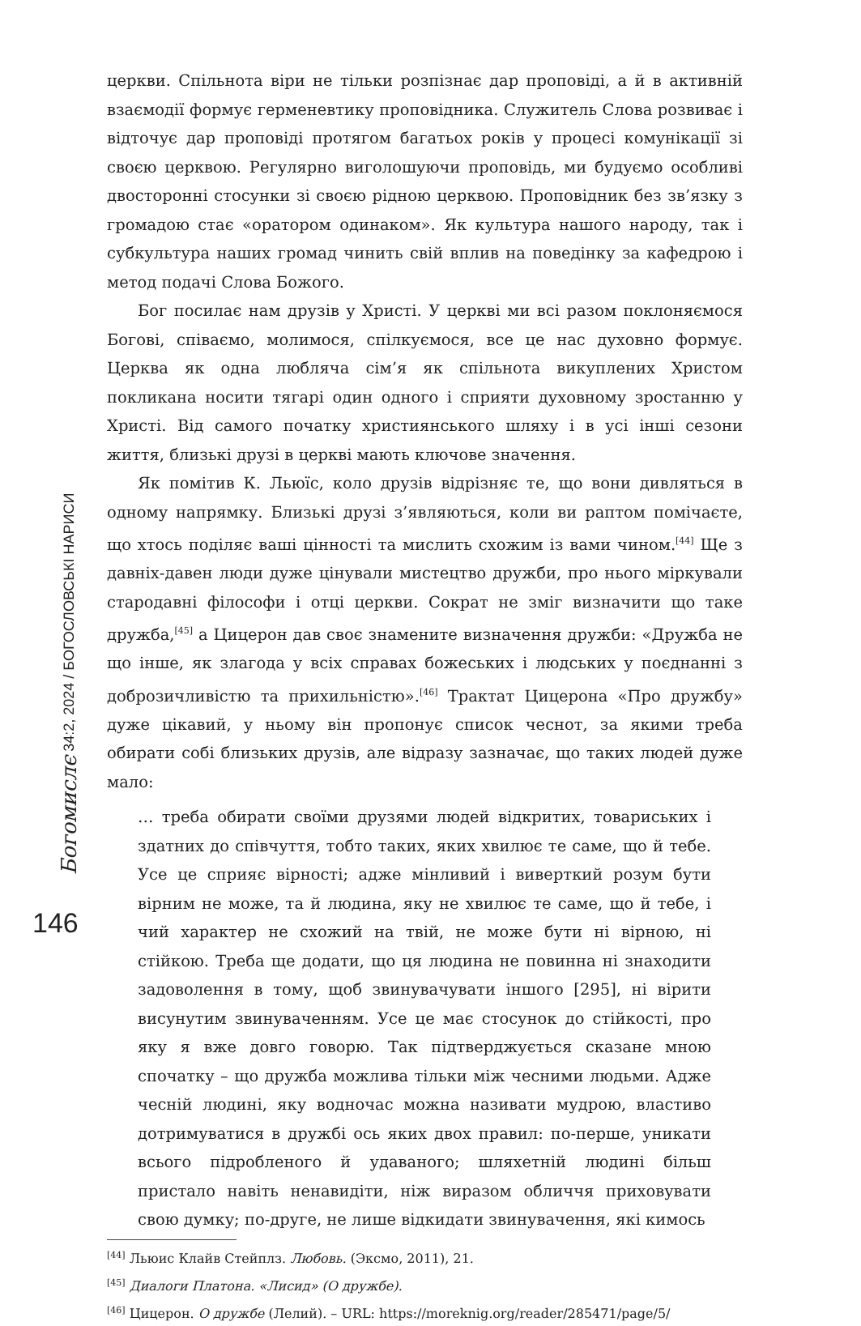Богомислє 34:2, 2024 / БОГОСЛОВСЬКІ НАРИСИ
146
церкви. Спільнота віри не тільки розпізнає дар проповіді, а й в активній взаємодії формує герменевтику проповідника. Служитель Слова розвиває і відточує дар проповіді протягом багатьох років у процесі комунікації зі своєю церквою. Регулярно виголошуючи проповідь, ми будуємо особливі двосторонні стосунки зі своєю рідною церквою. Проповідник без зв’язку з громадою стає «оратором одинаком». Як культура нашого народу, так і субкультура наших громад чинить свій вплив на поведінку за кафедрою і метод подачі Слова Божого.
Бог посилає нам друзів у Христі. У церкві ми всі разом поклоняємося Богові, співаємо, молимося, спілкуємося, все це нас духовно формує. Церква як одна любляча сім’я як спільнота викуплених Христом покликана носити тягарі один одного і сприяти духовному зростанню у Христі. Від самого початку християнського шляху і в усі інші сезони життя, близькі друзі в церкві мають ключове значення.
Як помітив К. Льюїс, коло друзів відрізняє те, що вони дивляться в одному напрямку. Близькі друзі з’являються, коли ви раптом помічаєте, що хтось поділяє ваші цінності та мислить схожим із вами чином.<sup>[44]</sup> Ще з давніх-давен люди дуже цінували мистецтво дружби, про нього міркували стародавні філософи і отці церкви. Сократ не зміг визначити що таке дружба,<sup>[45]</sup> а Цицерон дав своє знамените визначення дружби: «Дружба не що інше, як злагода у всіх справах божеських і людських у поєднанні з доброзичливістю та прихильністю».<sup>[46]</sup> Трактат Цицерона «Про дружбу» дуже цікавий, у ньому він пропонує список чеснот, за якими треба обирати собі близьких друзів, але відразу зазначає, що таких людей дуже мало:
… треба обирати своїми друзями людей відкритих, товариських і здатних до співчуття, тобто таких, яких хвилює те саме, що й тебе. Усе це сприяє вірності; адже мінливий і виверткий розум бути вірним не може, та й людина, яку не хвилює те саме, що й тебе, і чий характер не схожий на твій, не може бути ні вірною, ні стійкою. Треба ще додати, що ця людина не повинна ні знаходити задоволення в тому, щоб звинувачувати іншого [295], ні вірити висунутим звинуваченням. Усе це має стосунок до стійкості, про яку я вже довго говорю. Так підтверджується сказане мною спочатку – що дружба можлива тільки між чесними людьми. Адже чесній людині, яку водночас можна називати мудрою, властиво дотримуватися в дружбі ось яких двох правил: по-перше, уникати всього підробленого й удаваного; шляхетній людині більш пристало навіть ненавидіти, ніж виразом обличчя приховувати свою думку; по-друге, не лише відкидати звинувачення, які кимось
<sup>[44]</sup> Льюис Клайв Стейплз. Любовь. (Эксмо, 2011), 21.
<sup>[45]</sup> Диалоги Платона. «Лисид» (О дружбе).
<sup>[46]</sup> Цицерон. О дружбе (Лелий). – URL: https://moreknig.org/reader/285471/page/5/